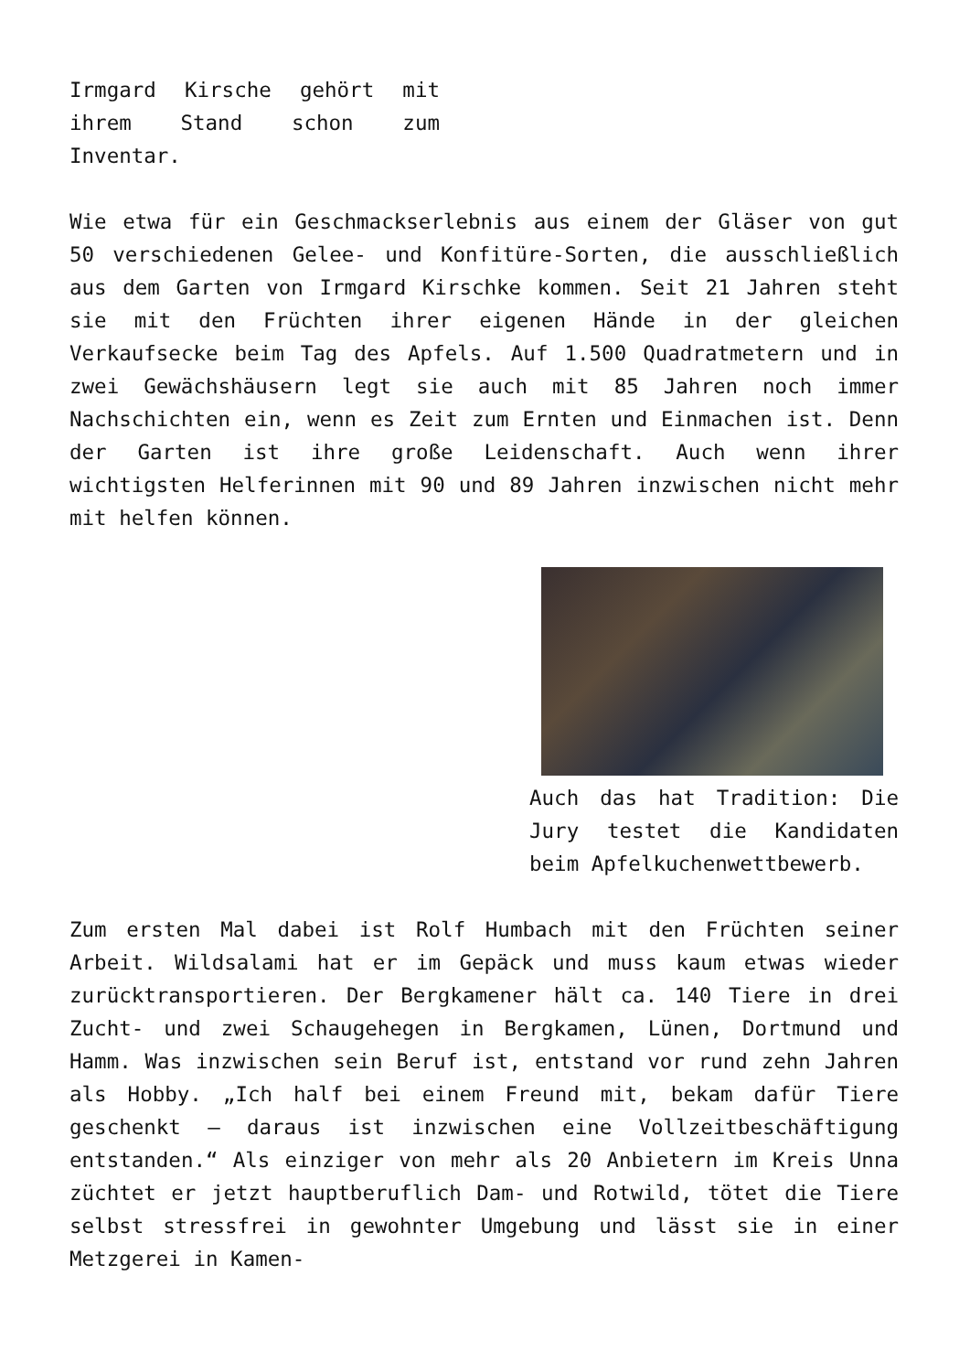Irmgard Kirsche gehört mit ihrem Stand schon zum Inventar.
Wie etwa für ein Geschmackserlebnis aus einem der Gläser von gut 50 verschiedenen Gelee- und Konfitüre-Sorten, die ausschließlich aus dem Garten von Irmgard Kirschke kommen. Seit 21 Jahren steht sie mit den Früchten ihrer eigenen Hände in der gleichen Verkaufsecke beim Tag des Apfels. Auf 1.500 Quadratmetern und in zwei Gewächshäusern legt sie auch mit 85 Jahren noch immer Nachschichten ein, wenn es Zeit zum Ernten und Einmachen ist. Denn der Garten ist ihre große Leidenschaft. Auch wenn ihrer wichtigsten Helferinnen mit 90 und 89 Jahren inzwischen nicht mehr mit helfen können.
Auch das hat Tradition: Die Jury testet die Kandidaten beim Apfelkuchenwettbewerb.
Zum ersten Mal dabei ist Rolf Humbach mit den Früchten seiner Arbeit. Wildsalami hat er im Gepäck und muss kaum etwas wieder zurücktransportieren. Der Bergkamener hält ca. 140 Tiere in drei Zucht- und zwei Schaugehegen in Bergkamen, Lünen, Dortmund und Hamm. Was inzwischen sein Beruf ist, entstand vor rund zehn Jahren als Hobby. „Ich half bei einem Freund mit, bekam dafür Tiere geschenkt – daraus ist inzwischen eine Vollzeitbeschäftigung entstanden.“ Als einziger von mehr als 20 Anbietern im Kreis Unna züchtet er jetzt hauptberuflich Dam- und Rotwild, tötet die Tiere selbst stressfrei in gewohnter Umgebung und lässt sie in einer Metzgerei in Kamen-